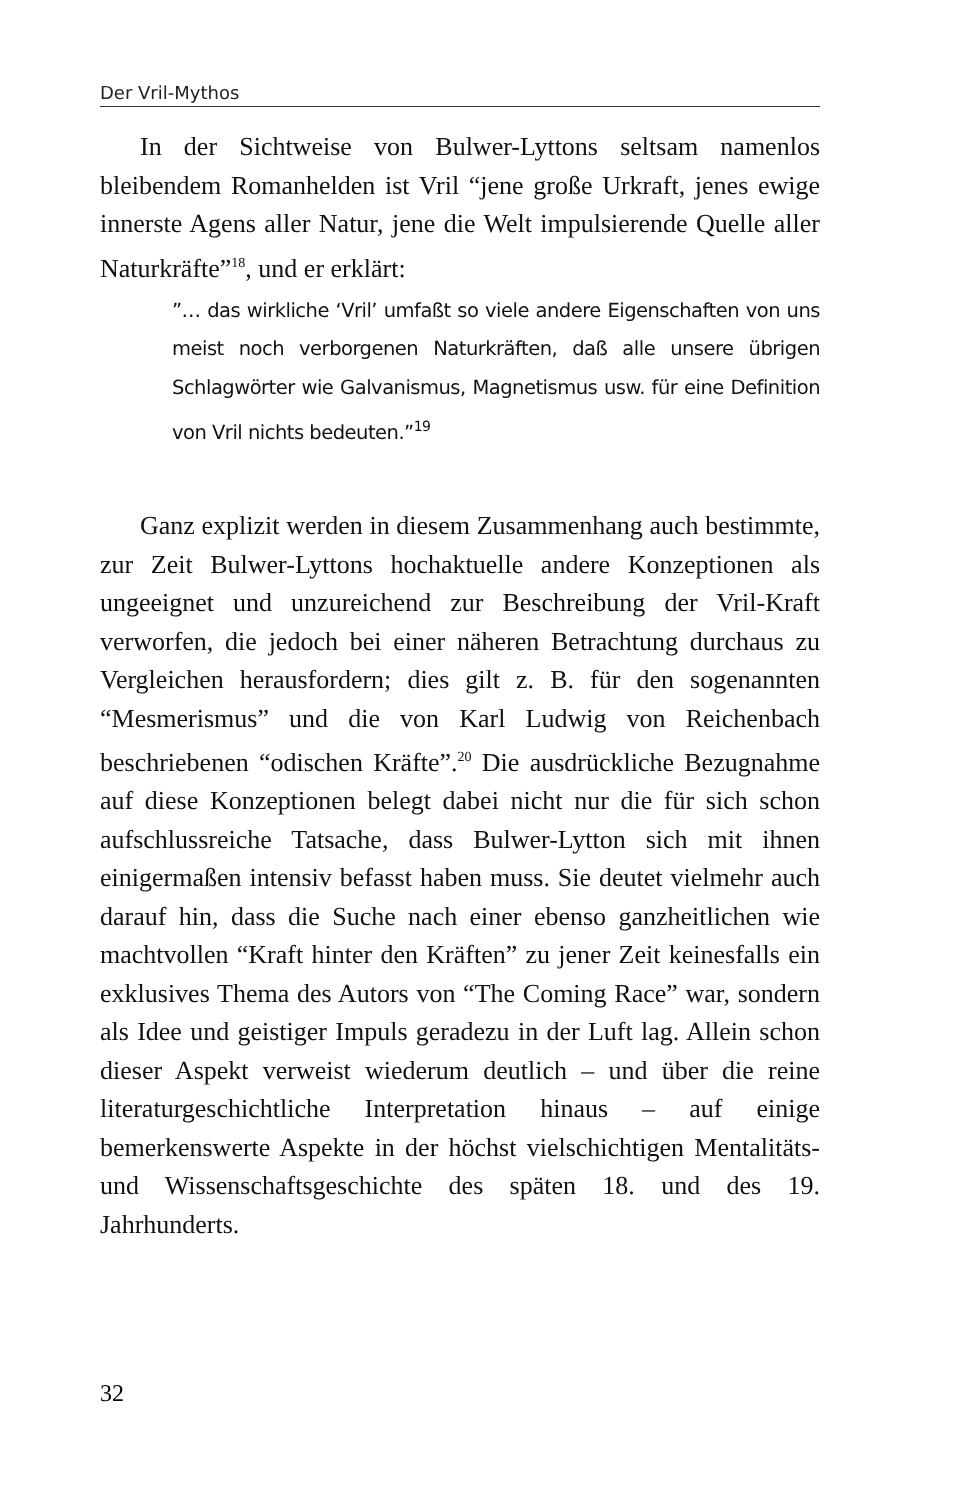Der Vril-Mythos
In der Sichtweise von Bulwer-Lyttons seltsam namenlos bleibendem Romanhelden ist Vril “jene große Urkraft, jenes ewige innerste Agens aller Natur, jene die Welt impulsierende Quelle aller Naturkräfte”<sup>18</sup>, und er erklärt:
”… das wirkliche ‘Vril’ umfaßt so viele andere Eigenschaften von uns meist noch verborgenen Naturkräften, daß alle unsere übrigen Schlagwörter wie Galvanismus, Magnetismus usw. für eine Definition von Vril nichts bedeuten.”<sup>19</sup>
Ganz explizit werden in diesem Zusammenhang auch bestimmte, zur Zeit Bulwer-Lyttons hochaktuelle andere Konzeptionen als ungeeignet und unzureichend zur Beschreibung der Vril-Kraft verworfen, die jedoch bei einer näheren Betrachtung durchaus zu Vergleichen herausfordern; dies gilt z. B. für den sogenannten “Mesmerismus” und die von Karl Ludwig von Reichenbach beschriebenen “odischen Kräfte”.<sup>20</sup> Die ausdrückliche Bezugnahme auf diese Konzeptionen belegt dabei nicht nur die für sich schon aufschlussreiche Tatsache, dass Bulwer-Lytton sich mit ihnen einigermaßen intensiv befasst haben muss. Sie deutet vielmehr auch darauf hin, dass die Suche nach einer ebenso ganzheitlichen wie machtvollen “Kraft hinter den Kräften” zu jener Zeit keinesfalls ein exklusives Thema des Autors von “The Coming Race” war, sondern als Idee und geistiger Impuls geradezu in der Luft lag. Allein schon dieser Aspekt verweist wiederum deutlich – und über die reine literaturgeschichtliche Interpretation hinaus – auf einige bemerkenswerte Aspekte in der höchst vielschichtigen Mentalitäts- und Wissenschaftsgeschichte des späten 18. und des 19. Jahrhunderts.
32